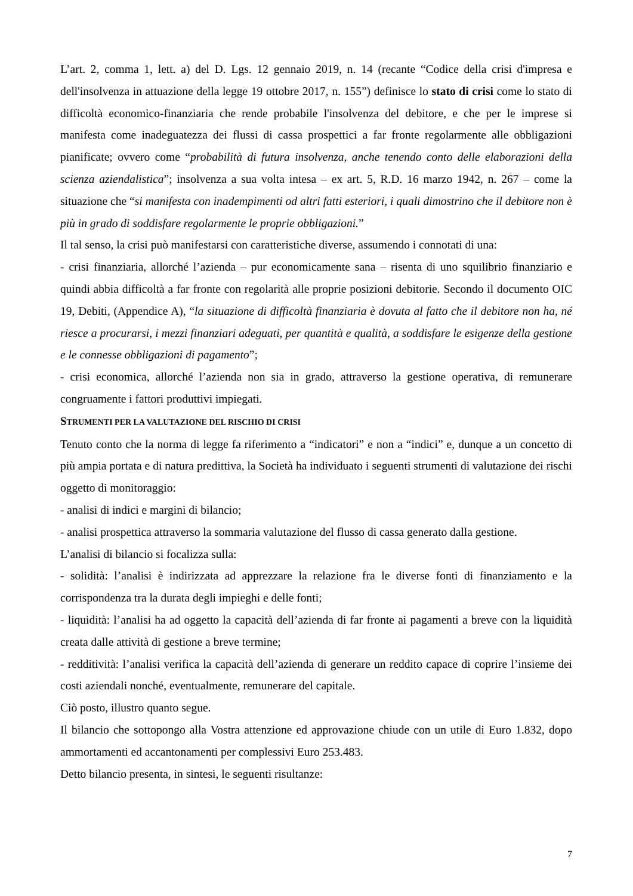L’art. 2, comma 1, lett. a) del D. Lgs. 12 gennaio 2019, n. 14 (recante “Codice della crisi d'impresa e dell'insolvenza in attuazione della legge 19 ottobre 2017, n. 155”) definisce lo stato di crisi come lo stato di difficoltà economico-finanziaria che rende probabile l'insolvenza del debitore, e che per le imprese si manifesta come inadeguatezza dei flussi di cassa prospettici a far fronte regolarmente alle obbligazioni pianificate; ovvero come “probabilità di futura insolvenza, anche tenendo conto delle elaborazioni della scienza aziendalistica”; insolvenza a sua volta intesa – ex art. 5, R.D. 16 marzo 1942, n. 267 – come la situazione che “si manifesta con inadempimenti od altri fatti esteriori, i quali dimostrino che il debitore non è più in grado di soddisfare regolarmente le proprie obbligazioni.”
Il tal senso, la crisi può manifestarsi con caratteristiche diverse, assumendo i connotati di una:
- crisi finanziaria, allorché l’azienda – pur economicamente sana – risenta di uno squilibrio finanziario e quindi abbia difficoltà a far fronte con regolarità alle proprie posizioni debitorie. Secondo il documento OIC 19, Debiti, (Appendice A), “la situazione di difficoltà finanziaria è dovuta al fatto che il debitore non ha, né riesce a procurarsi, i mezzi finanziari adeguati, per quantità e qualità, a soddisfare le esigenze della gestione e le connesse obbligazioni di pagamento”;
- crisi economica, allorché l’azienda non sia in grado, attraverso la gestione operativa, di remunerare congruamente i fattori produttivi impiegati.
STRUMENTI PER LA VALUTAZIONE DEL RISCHIO DI CRISI
Tenuto conto che la norma di legge fa riferimento a “indicatori” e non a “indici” e, dunque a un concetto di più ampia portata e di natura predittiva, la Società ha individuato i seguenti strumenti di valutazione dei rischi oggetto di monitoraggio:
- analisi di indici e margini di bilancio;
- analisi prospettica attraverso la sommaria valutazione del flusso di cassa generato dalla gestione.
L’analisi di bilancio si focalizza sulla:
- solidità: l’analisi è indirizzata ad apprezzare la relazione fra le diverse fonti di finanziamento e la corrispondenza tra la durata degli impieghi e delle fonti;
- liquidità: l’analisi ha ad oggetto la capacità dell’azienda di far fronte ai pagamenti a breve con la liquidità creata dalle attività di gestione a breve termine;
- redditività: l’analisi verifica la capacità dell’azienda di generare un reddito capace di coprire l’insieme dei costi aziendali nonché, eventualmente, remunerare del capitale.
Ciò posto, illustro quanto segue.
Il bilancio che sottopongo alla Vostra attenzione ed approvazione chiude con un utile di Euro 1.832, dopo ammortamenti ed accantonamenti per complessivi Euro 253.483.
Detto bilancio presenta, in sintesi, le seguenti risultanze:
7